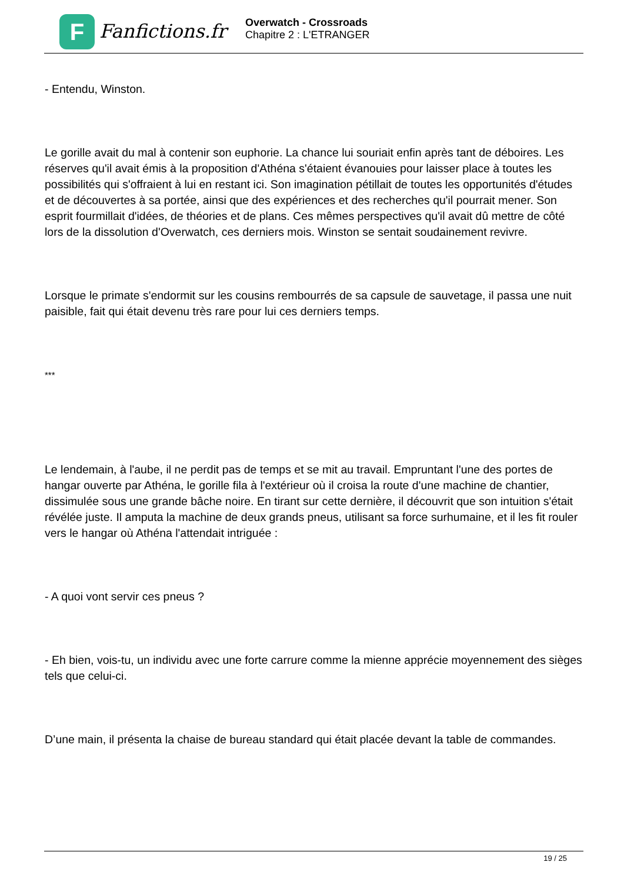F
Fanfictions.fr
Overwatch - Crossroads
Chapitre 2 : L'ETRANGER
- Entendu, Winston.
Le gorille avait du mal à contenir son euphorie. La chance lui souriait enfin après tant de déboires. Les réserves qu'il avait émis à la proposition d'Athéna s'étaient évanouies pour laisser place à toutes les possibilités qui s'offraient à lui en restant ici. Son imagination pétillait de toutes les opportunités d'études et de découvertes à sa portée, ainsi que des expériences et des recherches qu'il pourrait mener. Son esprit fourmillait d'idées, de théories et de plans. Ces mêmes perspectives qu'il avait dû mettre de côté lors de la dissolution d'Overwatch, ces derniers mois. Winston se sentait soudainement revivre.
Lorsque le primate s'endormit sur les cousins rembourrés de sa capsule de sauvetage, il passa une nuit paisible, fait qui était devenu très rare pour lui ces derniers temps.
***
Le lendemain, à l'aube, il ne perdit pas de temps et se mit au travail. Empruntant l'une des portes de hangar ouverte par Athéna, le gorille fila à l'extérieur où il croisa la route d'une machine de chantier, dissimulée sous une grande bâche noire. En tirant sur cette dernière, il découvrit que son intuition s'était révélée juste. Il amputa la machine de deux grands pneus, utilisant sa force surhumaine, et il les fit rouler vers le hangar où Athéna l'attendait intriguée :
- A quoi vont servir ces pneus ?
- Eh bien, vois-tu, un individu avec une forte carrure comme la mienne apprécie moyennement des sièges tels que celui-ci.
D’une main, il présenta la chaise de bureau standard qui était placée devant la table de commandes.
19 / 25